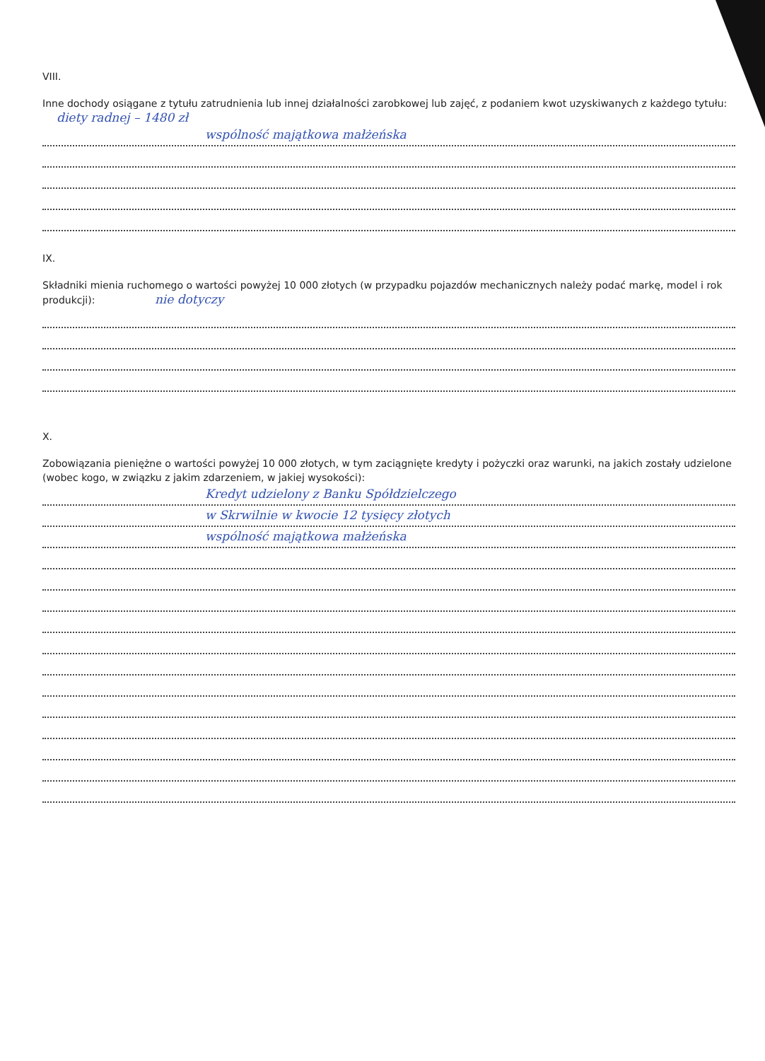VIII.
Inne dochody osiągane z tytułu zatrudnienia lub innej działalności zarobkowej lub zajęć, z podaniem kwot uzyskiwanych z każdego tytułu: diety radnej – 1480 zł
wspólność majątkowa małżeńska
IX.
Składniki mienia ruchomego o wartości powyżej 10 000 złotych (w przypadku pojazdów mechanicznych należy podać markę, model i rok produkcji): nie dotyczy
X.
Zobowiązania pieniężne o wartości powyżej 10 000 złotych, w tym zaciągnięte kredyty i pożyczki oraz warunki, na jakich zostały udzielone (wobec kogo, w związku z jakim zdarzeniem, w jakiej wysokości):
Kredyt udzielony z Banku Spółdzielczego
w Skrwilnie w kwocie 12 tysięcy złotych
wspólność majątkowa małżeńska